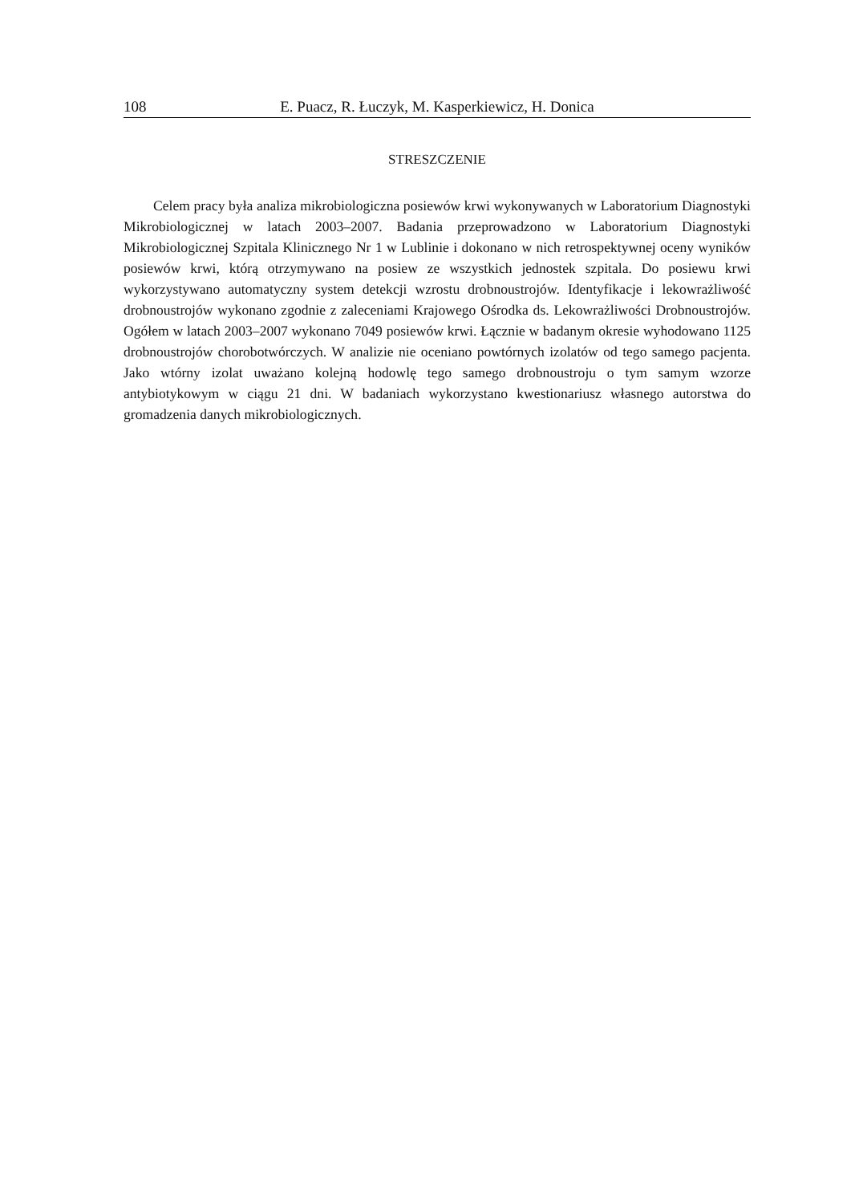108 E. Puacz, R. Łuczyk, M. Kasperkiewicz, H. Donica
STRESZCZENIE
Celem pracy była analiza mikrobiologiczna posiewów krwi wykonywanych w Laboratorium Diagnostyki Mikrobiologicznej w latach 2003–2007. Badania przeprowadzono w Laboratorium Diagnostyki Mikrobiologicznej Szpitala Klinicznego Nr 1 w Lublinie i dokonano w nich retrospektywnej oceny wyników posiewów krwi, którą otrzymywano na posiew ze wszystkich jednostek szpitala. Do posiewu krwi wykorzystywano automatyczny system detekcji wzrostu drobnoustrojów. Identyfikacje i lekowrażliwość drobnoustrojów wykonano zgodnie z zaleceniami Krajowego Ośrodka ds. Lekowrażliwości Drobnoustrojów. Ogółem w latach 2003–2007 wykonano 7049 posiewów krwi. Łącznie w badanym okresie wyhodowano 1125 drobnoustrojów chorobotwórczych. W analizie nie oceniano powtórnych izolatów od tego samego pacjenta. Jako wtórny izolat uważano kolejną hodowlę tego samego drobnoustroju o tym samym wzorze antybiotykowym w ciągu 21 dni. W badaniach wykorzystano kwestionariusz własnego autorstwa do gromadzenia danych mikrobiologicznych.